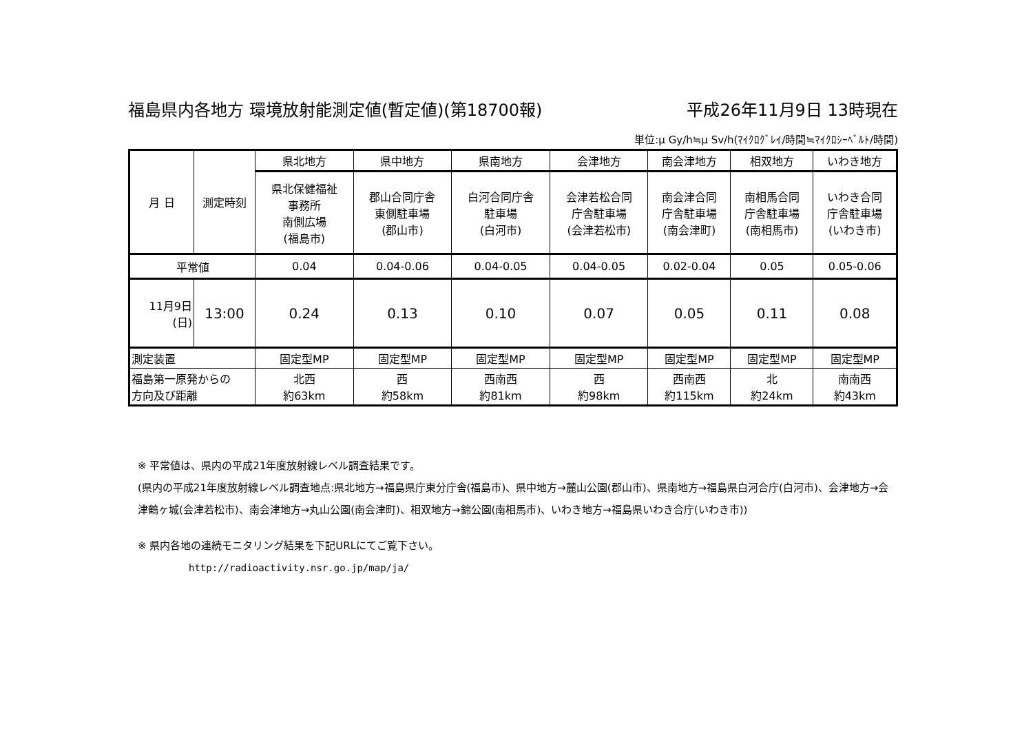福島県内各地方 環境放射能測定値(暫定値)(第18700報) 平成26年11月9日 13時現在
単位:μ Gy/h≒μ Sv/h(ﾏｲｸﾛｸﾞﾚｲ/時間≒ﾏｲｸﾛｼｰﾍﾞﾙﾄ/時間)
| 月 日 | 測定時刻 | 県北地方 | 県中地方 | 県南地方 | 会津地方 | 南会津地方 | 相双地方 | いわき地方 |
| | | 県北保健福祉 事務所 南側広場 (福島市) | 郡山合同庁舎 東側駐車場 (郡山市) | 白河合同庁舎 駐車場 (白河市) | 会津若松合同 庁舎駐車場 (会津若松市) | 南会津合同 庁舎駐車場 (南会津町) | 南相馬合同 庁舎駐車場 (南相馬市) | いわき合同 庁舎駐車場 (いわき市) |
| 平常値 | | 0.04 | 0.04-0.06 | 0.04-0.05 | 0.04-0.05 | 0.02-0.04 | 0.05 | 0.05-0.06 |
| 11月9日 (日) | 13:00 | 0.24 | 0.13 | 0.10 | 0.07 | 0.05 | 0.11 | 0.08 |
| 測定装置 | | 固定型MP | 固定型MP | 固定型MP | 固定型MP | 固定型MP | 固定型MP | 固定型MP |
| 福島第一原発からの 方向及び距離 | | 北西 約63km | 西 約58km | 西南西 約81km | 西 約98km | 西南西 約115km | 北 約24km | 南南西 約43km |
※ 平常値は、県内の平成21年度放射線レベル調査結果です。
(県内の平成21年度放射線レベル調査地点:県北地方→福島県庁東分庁舎(福島市)、県中地方→麓山公園(郡山市)、県南地方→福島県白河合庁(白河市)、会津地方→会津鶴ヶ城(会津若松市)、南会津地方→丸山公園(南会津町)、相双地方→錦公園(南相馬市)、いわき地方→福島県いわき合庁(いわき市))
※ 県内各地の連続モニタリング結果を下記URLにてご覧下さい。
http://radioactivity.nsr.go.jp/map/ja/